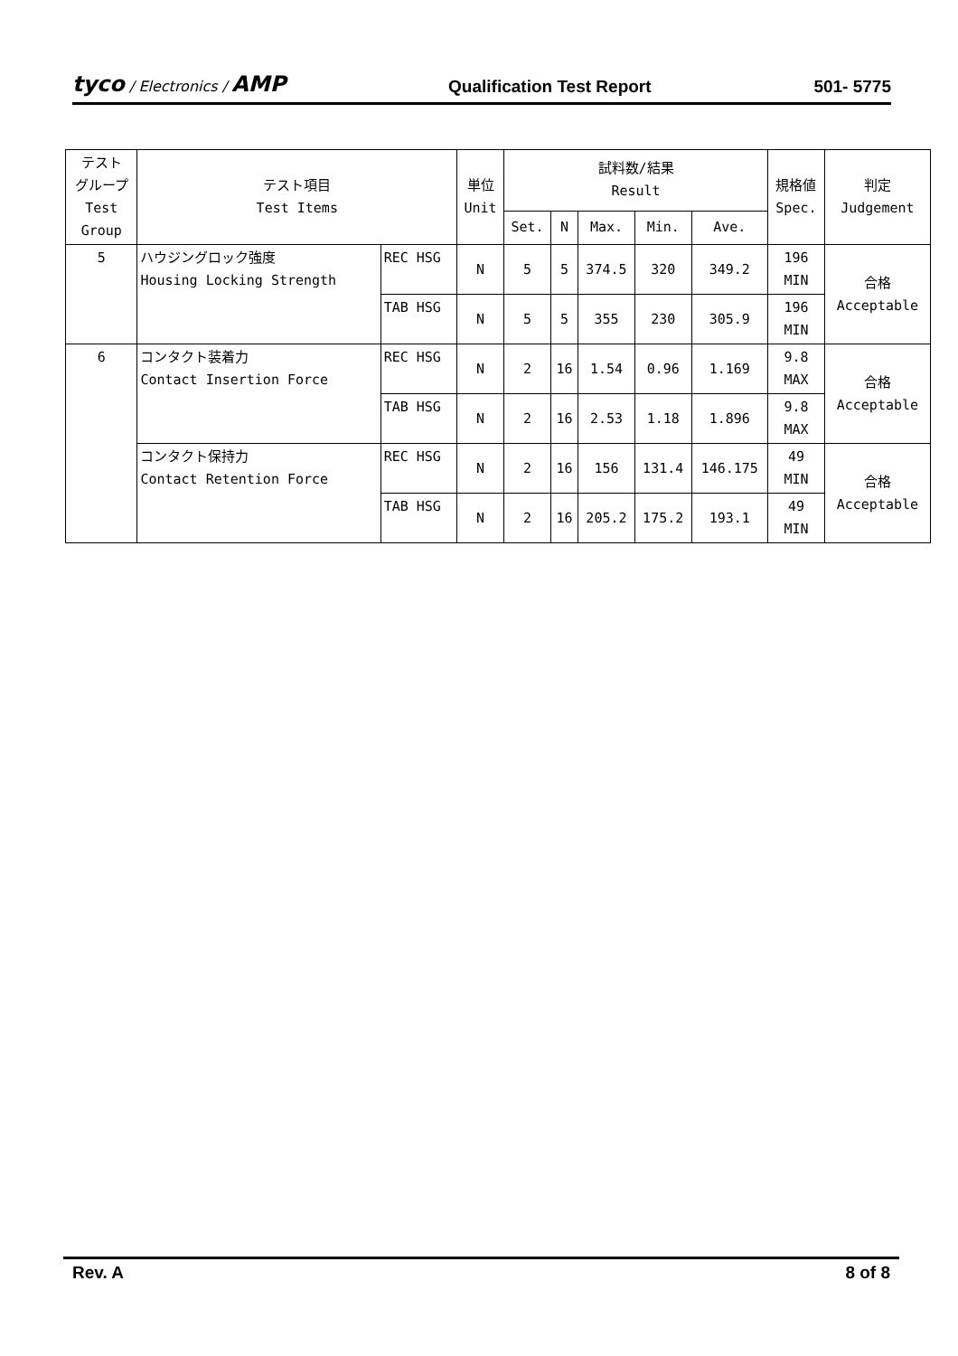tyco / Electronics / AMP Qualification Test Report 501- 5775
| テスト グループ Test Group | テスト項目 Test Items | | 単位 Unit | 試料数/結果 Result | | | | | 規格値 Spec. | 判定 Judgement |
| --- | --- | --- | --- | --- | --- | --- | --- | --- | --- | --- |
| | | | | Set. | N | Max. | Min. | Ave. | | |
| 5 | ハウジングロック強度 Housing Locking Strength | REC HSG | N | 5 | 5 | 374.5 | 320 | 349.2 | 196 MIN | 合格 Acceptable |
| | | TAB HSG | N | 5 | 5 | 355 | 230 | 305.9 | 196 MIN | |
| 6 | コンタクト装着力 Contact Insertion Force | REC HSG | N | 2 | 16 | 1.54 | 0.96 | 1.169 | 9.8 MAX | 合格 Acceptable |
| | | TAB HSG | N | 2 | 16 | 2.53 | 1.18 | 1.896 | 9.8 MAX | |
| | コンタクト保持力 Contact Retention Force | REC HSG | N | 2 | 16 | 156 | 131.4 | 146.175 | 49 MIN | 合格 Acceptable |
| | | TAB HSG | N | 2 | 16 | 205.2 | 175.2 | 193.1 | 49 MIN | |
Rev. A 8 of 8